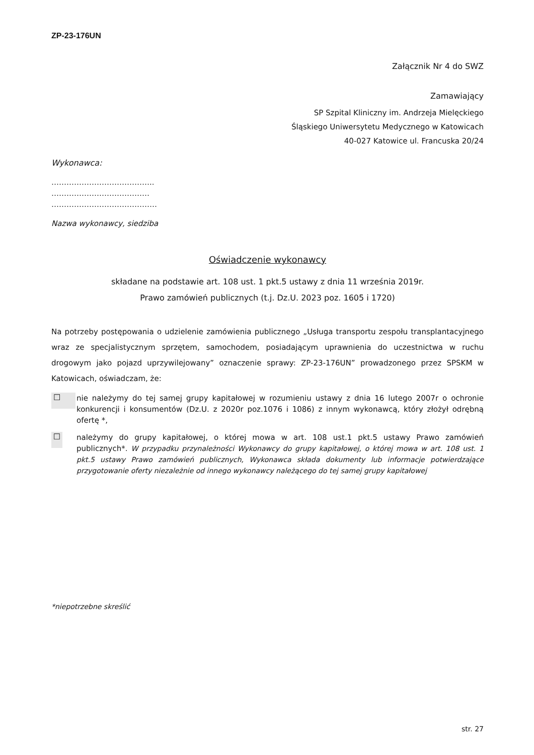ZP-23-176UN
Załącznik Nr 4 do SWZ
Zamawiający
SP Szpital Kliniczny im. Andrzeja Mielęckiego
Śląskiego Uniwersytetu Medycznego w Katowicach
40-027 Katowice ul. Francuska 20/24
Wykonawca:
…………………………………..
…………………………………
……………………………………
Nazwa wykonawcy, siedziba
Oświadczenie wykonawcy
składane na podstawie art. 108 ust. 1 pkt.5 ustawy z dnia 11 września 2019r.
Prawo zamówień publicznych (t.j. Dz.U. 2023 poz. 1605 i 1720)
Na potrzeby postępowania o udzielenie zamówienia publicznego „Usługa transportu zespołu transplantacyjnego wraz ze specjalistycznym sprzętem, samochodem, posiadającym uprawnienia do uczestnictwa w ruchu drogowym jako pojazd uprzywilejowany” oznaczenie sprawy: ZP-23-176UN” prowadzonego przez SPSKM w Katowicach, oświadczam, że:
☐
nie należymy do tej samej grupy kapitałowej w rozumieniu ustawy z dnia 16 lutego 2007r o ochronie konkurencji i konsumentów (Dz.U. z 2020r poz.1076 i 1086) z innym wykonawcą, który złożył odrębną ofertę *,
☐
należymy do grupy kapitałowej, o której mowa w art. 108 ust.1 pkt.5 ustawy Prawo zamówień publicznych*. W przypadku przynależności Wykonawcy do grupy kapitałowej, o której mowa w art. 108 ust. 1 pkt.5 ustawy Prawo zamówień publicznych, Wykonawca składa dokumenty lub informacje potwierdzające przygotowanie oferty niezależnie od innego wykonawcy należącego do tej samej grupy kapitałowej
*niepotrzebne skreślić
str. 27